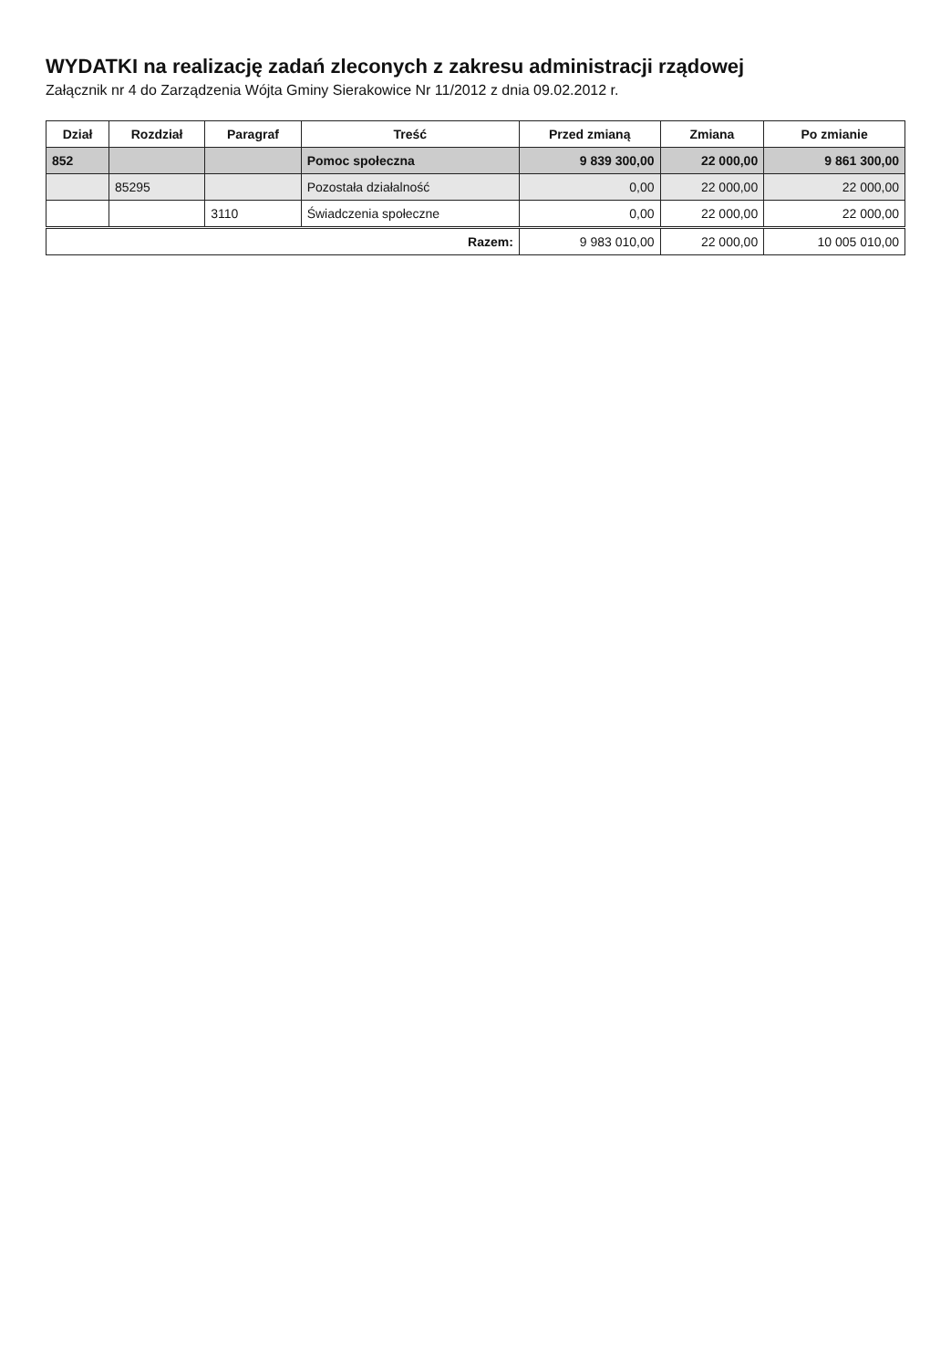WYDATKI na realizację zadań zleconych z zakresu administracji rządowej
Załącznik nr 4 do Zarządzenia Wójta Gminy Sierakowice Nr 11/2012 z dnia 09.02.2012 r.
| Dział | Rozdział | Paragraf | Treść | Przed zmianą | Zmiana | Po zmianie |
| --- | --- | --- | --- | --- | --- | --- |
| 852 | | | Pomoc społeczna | 9 839 300,00 | 22 000,00 | 9 861 300,00 |
| | 85295 | | Pozostała działalność | 0,00 | 22 000,00 | 22 000,00 |
| | | 3110 | Świadczenia społeczne | 0,00 | 22 000,00 | 22 000,00 |
| Razem: | | | | 9 983 010,00 | 22 000,00 | 10 005 010,00 |